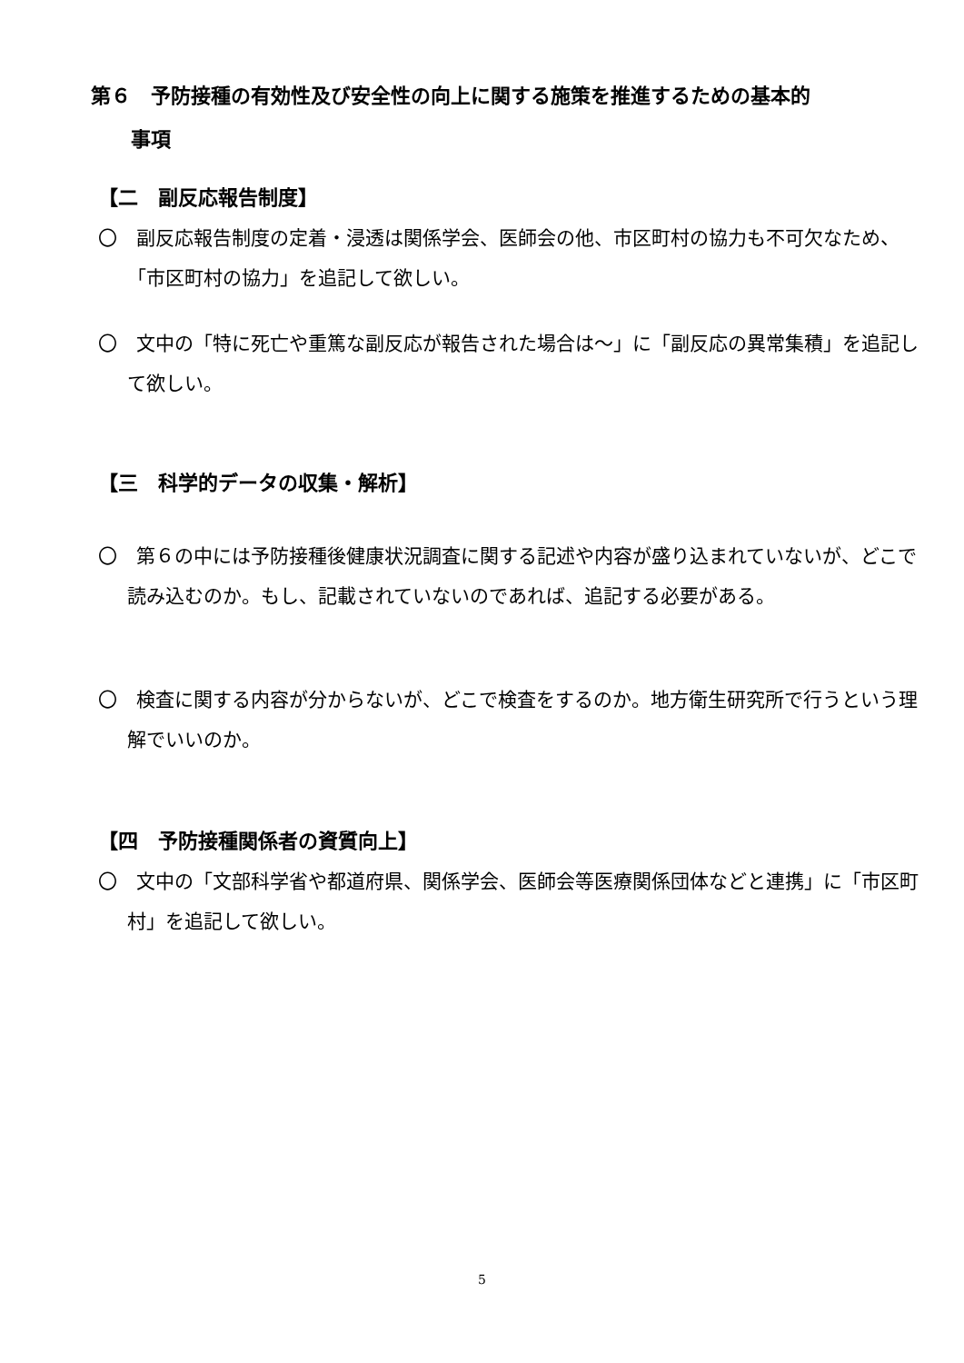第６　予防接種の有効性及び安全性の向上に関する施策を推進するための基本的
　　事項
【二　副反応報告制度】
〇　副反応報告制度の定着・浸透は関係学会、医師会の他、市区町村の協力も不可欠なため、「市区町村の協力」を追記して欲しい。
〇　文中の「特に死亡や重篤な副反応が報告された場合は～」に「副反応の異常集積」を追記して欲しい。
【三　科学的データの収集・解析】
〇　第６の中には予防接種後健康状況調査に関する記述や内容が盛り込まれていないが、どこで読み込むのか。もし、記載されていないのであれば、追記する必要がある。
〇　検査に関する内容が分からないが、どこで検査をするのか。地方衛生研究所で行うという理解でいいのか。
【四　予防接種関係者の資質向上】
〇　文中の「文部科学省や都道府県、関係学会、医師会等医療関係団体などと連携」に「市区町村」を追記して欲しい。
5